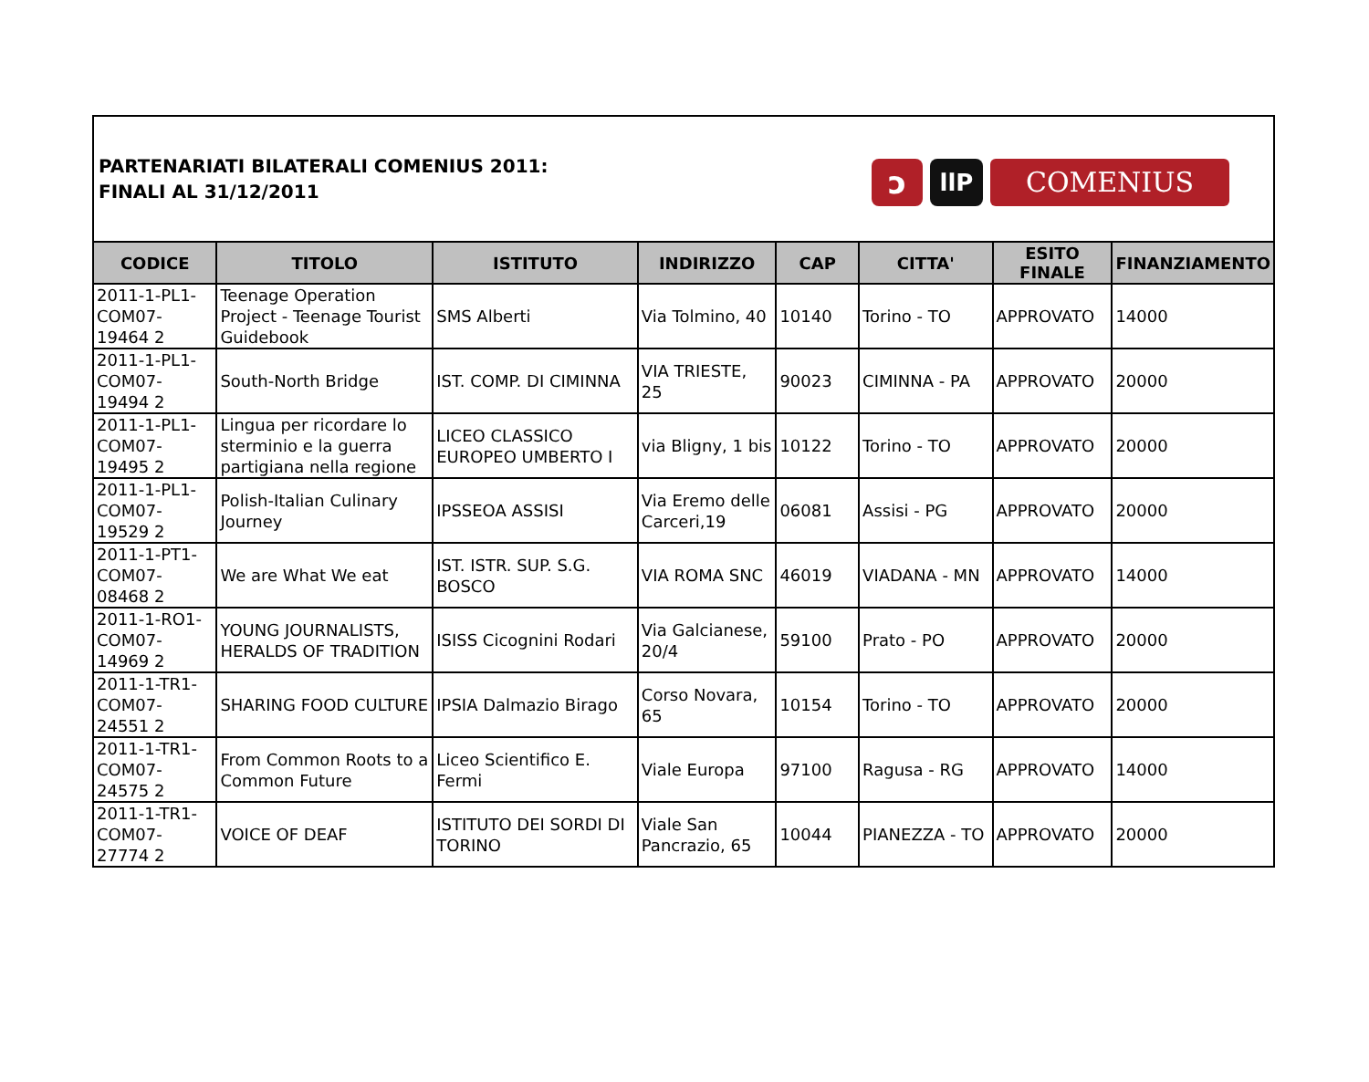PARTENARIATI BILATERALI COMENIUS 2011:
FINALI AL 31/12/2011
ↄ
llP
COMENIUS
| CODICE | TITOLO | ISTITUTO | INDIRIZZO | CAP | CITTA' | ESITO FINALE | FINANZIAMENTO |
| --- | --- | --- | --- | --- | --- | --- | --- |
| 2011-1-PL1-COM07-19464 2 | Teenage Operation Project - Teenage Tourist Guidebook | SMS Alberti | Via Tolmino, 40 | 10140 | Torino - TO | APPROVATO | 14000 |
| 2011-1-PL1-COM07-19494 2 | South-North Bridge | IST. COMP. DI CIMINNA | VIA TRIESTE, 25 | 90023 | CIMINNA - PA | APPROVATO | 20000 |
| 2011-1-PL1-COM07-19495 2 | Lingua per ricordare lo sterminio e la guerra partigiana nella regione | LICEO CLASSICO EUROPEO UMBERTO I | via Bligny, 1 bis | 10122 | Torino - TO | APPROVATO | 20000 |
| 2011-1-PL1-COM07-19529 2 | Polish-Italian Culinary Journey | IPSSEOA ASSISI | Via Eremo delle Carceri,19 | 06081 | Assisi - PG | APPROVATO | 20000 |
| 2011-1-PT1-COM07-08468 2 | We are What We eat | IST. ISTR. SUP. S.G. BOSCO | VIA ROMA SNC | 46019 | VIADANA - MN | APPROVATO | 14000 |
| 2011-1-RO1-COM07-14969 2 | YOUNG JOURNALISTS, HERALDS OF TRADITION | ISISS Cicognini Rodari | Via Galcianese, 20/4 | 59100 | Prato - PO | APPROVATO | 20000 |
| 2011-1-TR1-COM07-24551 2 | SHARING FOOD CULTURE | IPSIA Dalmazio Birago | Corso Novara, 65 | 10154 | Torino - TO | APPROVATO | 20000 |
| 2011-1-TR1-COM07-24575 2 | From Common Roots to a Common Future | Liceo Scientifico E. Fermi | Viale Europa | 97100 | Ragusa - RG | APPROVATO | 14000 |
| 2011-1-TR1-COM07-27774 2 | VOICE OF DEAF | ISTITUTO DEI SORDI DI TORINO | Viale San Pancrazio, 65 | 10044 | PIANEZZA - TO | APPROVATO | 20000 |